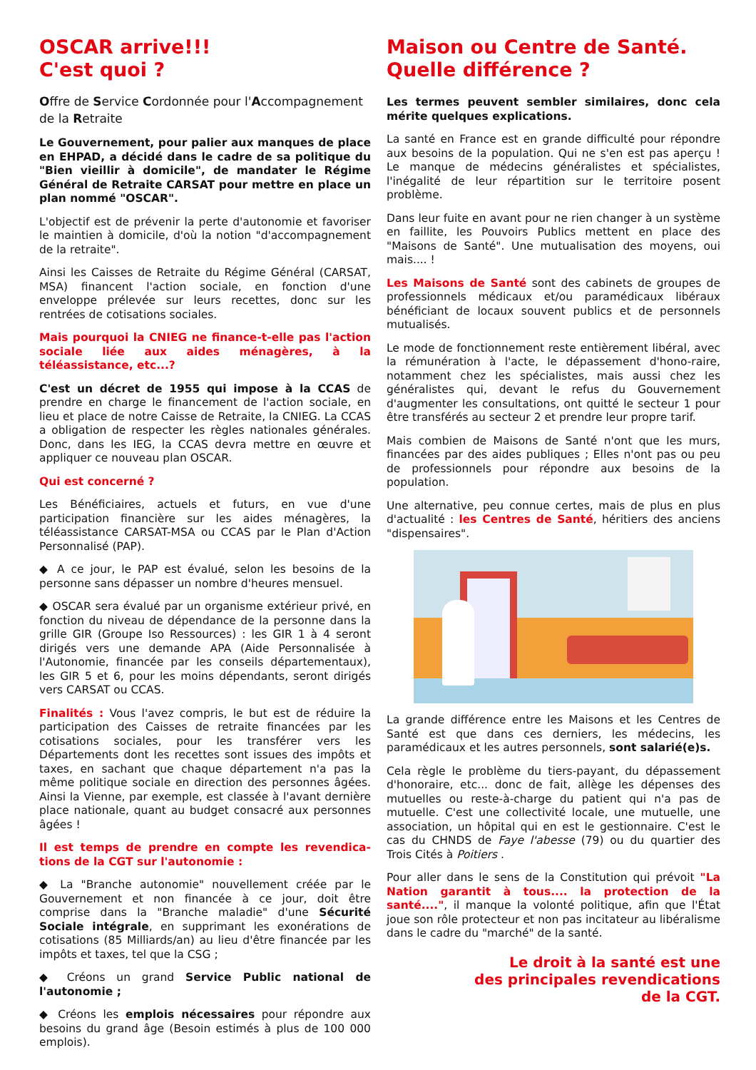OSCAR arrive!!!
C'est quoi ?
Offre de Service Cordonnée pour l'Accompagnement de la Retraite
Le Gouvernement, pour palier aux manques de place en EHPAD, a décidé dans le cadre de sa politique du "Bien vieillir à domicile", de mandater le Régime Général de Retraite CARSAT pour mettre en place un plan nommé "OSCAR".
L'objectif est de prévenir la perte d'autonomie et favoriser le maintien à domicile, d'où la notion "d'accompagnement de la retraite".
Ainsi les Caisses de Retraite du Régime Général (CARSAT, MSA) financent l'action sociale, en fonction d'une enveloppe prélevée sur leurs recettes, donc sur les rentrées de cotisations sociales.
Mais pourquoi la CNIEG ne finance-t-elle pas l'action sociale liée aux aides ménagères, à la téléassistance, etc...?
C'est un décret de 1955 qui impose à la CCAS de prendre en charge le financement de l'action sociale, en lieu et place de notre Caisse de Retraite, la CNIEG. La CCAS a obligation de respecter les règles nationales générales. Donc, dans les IEG, la CCAS devra mettre en œuvre et appliquer ce nouveau plan OSCAR.
Qui est concerné ?
Les Bénéficiaires, actuels et futurs, en vue d'une participation financière sur les aides ménagères, la téléassistance CARSAT-MSA ou CCAS par le Plan d'Action Personnalisé (PAP).
◆ A ce jour, le PAP est évalué, selon les besoins de la personne sans dépasser un nombre d'heures mensuel.
◆ OSCAR sera évalué par un organisme extérieur privé, en fonction du niveau de dépendance de la personne dans la grille GIR (Groupe Iso Ressources) : les GIR 1 à 4 seront dirigés vers une demande APA (Aide Personnalisée à l'Autonomie, financée par les conseils départementaux), les GIR 5 et 6, pour les moins dépendants, seront dirigés vers CARSAT ou CCAS.
Finalités : Vous l'avez compris, le but est de réduire la participation des Caisses de retraite financées par les cotisations sociales, pour les transférer vers les Départements dont les recettes sont issues des impôts et taxes, en sachant que chaque département n'a pas la même politique sociale en direction des personnes âgées. Ainsi la Vienne, par exemple, est classée à l'avant dernière place nationale, quant au budget consacré aux personnes âgées !
Il est temps de prendre en compte les revendica-tions de la CGT sur l'autonomie :
◆ La "Branche autonomie" nouvellement créée par le Gouvernement et non financée à ce jour, doit être comprise dans la "Branche maladie" d'une Sécurité Sociale intégrale, en supprimant les exonérations de cotisations (85 Milliards/an) au lieu d'être financée par les impôts et taxes, tel que la CSG ;
◆ Créons un grand Service Public national de l'autonomie ;
◆ Créons les emplois nécessaires pour répondre aux besoins du grand âge (Besoin estimés à plus de 100 000 emplois).
Maison ou Centre de Santé.
Quelle différence ?
Les termes peuvent sembler similaires, donc cela mérite quelques explications.
La santé en France est en grande difficulté pour répondre aux besoins de la population. Qui ne s'en est pas aperçu ! Le manque de médecins généralistes et spécialistes, l'inégalité de leur répartition sur le territoire posent problème.
Dans leur fuite en avant pour ne rien changer à un système en faillite, les Pouvoirs Publics mettent en place des "Maisons de Santé". Une mutualisation des moyens, oui mais.... !
Les Maisons de Santé sont des cabinets de groupes de professionnels médicaux et/ou paramédicaux libéraux bénéficiant de locaux souvent publics et de personnels mutualisés.
Le mode de fonctionnement reste entièrement libéral, avec la rémunération à l'acte, le dépassement d'hono-raire, notamment chez les spécialistes, mais aussi chez les généralistes qui, devant le refus du Gouvernement d'augmenter les consultations, ont quitté le secteur 1 pour être transférés au secteur 2 et prendre leur propre tarif.
Mais combien de Maisons de Santé n'ont que les murs, financées par des aides publiques ; Elles n'ont pas ou peu de professionnels pour répondre aux besoins de la population.
Une alternative, peu connue certes, mais de plus en plus d'actualité : les Centres de Santé, héritiers des anciens "dispensaires".
La grande différence entre les Maisons et les Centres de Santé est que dans ces derniers, les médecins, les paramédicaux et les autres personnels, sont salarié(e)s.
Cela règle le problème du tiers-payant, du dépassement d'honoraire, etc... donc de fait, allège les dépenses des mutuelles ou reste-à-charge du patient qui n'a pas de mutuelle. C'est une collectivité locale, une mutuelle, une association, un hôpital qui en est le gestionnaire. C'est le cas du CHNDS de Faye l'abesse (79) ou du quartier des Trois Cités à Poitiers .
Pour aller dans le sens de la Constitution qui prévoit "La Nation garantit à tous.... la protection de la santé....", il manque la volonté politique, afin que l'État joue son rôle protecteur et non pas incitateur au libéralisme dans le cadre du "marché" de la santé.
Le droit à la santé est une
des principales revendications
de la CGT.